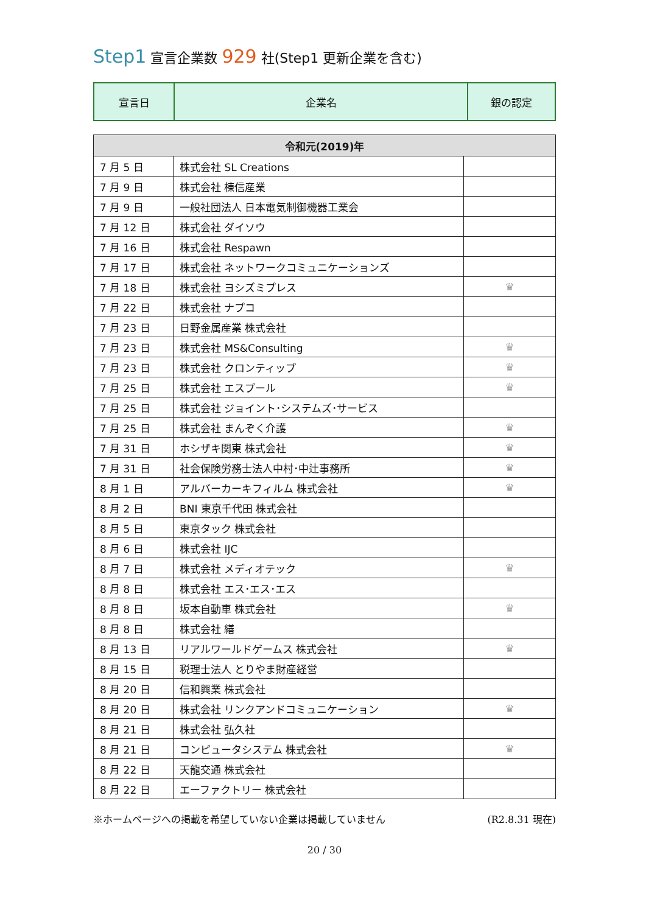Step1 宣言企業数 929 社(Step1 更新企業を含む)
| 宣言日 | 企業名 | 銀の認定 |
| 令和元(2019)年 | | |
| --- | --- | --- |
| 7 月 5 日 | 株式会社 SL Creations | |
| 7 月 9 日 | 株式会社 棟信産業 | |
| 7 月 9 日 | 一般社団法人 日本電気制御機器工業会 | |
| 7 月 12 日 | 株式会社 ダイソウ | |
| 7 月 16 日 | 株式会社 Respawn | |
| 7 月 17 日 | 株式会社 ネットワークコミュニケーションズ | |
| 7 月 18 日 | 株式会社 ヨシズミプレス | ♛ |
| 7 月 22 日 | 株式会社 ナプコ | |
| 7 月 23 日 | 日野金属産業 株式会社 | |
| 7 月 23 日 | 株式会社 MS&Consulting | ♛ |
| 7 月 23 日 | 株式会社 クロンティップ | ♛ |
| 7 月 25 日 | 株式会社 エスプール | ♛ |
| 7 月 25 日 | 株式会社 ジョイント･システムズ･サービス | |
| 7 月 25 日 | 株式会社 まんぞく介護 | ♛ |
| 7 月 31 日 | ホシザキ関東 株式会社 | ♛ |
| 7 月 31 日 | 社会保険労務士法人中村･中辻事務所 | ♛ |
| 8 月 1 日 | アルバーカーキフィルム 株式会社 | ♛ |
| 8 月 2 日 | BNI 東京千代田 株式会社 | |
| 8 月 5 日 | 東京タック 株式会社 | |
| 8 月 6 日 | 株式会社 IJC | |
| 8 月 7 日 | 株式会社 メディオテック | ♛ |
| 8 月 8 日 | 株式会社 エス･エス･エス | |
| 8 月 8 日 | 坂本自動車 株式会社 | ♛ |
| 8 月 8 日 | 株式会社 繕 | |
| 8 月 13 日 | リアルワールドゲームス 株式会社 | ♛ |
| 8 月 15 日 | 税理士法人 とりやま財産経営 | |
| 8 月 20 日 | 信和興業 株式会社 | |
| 8 月 20 日 | 株式会社 リンクアンドコミュニケーション | ♛ |
| 8 月 21 日 | 株式会社 弘久社 | |
| 8 月 21 日 | コンピュータシステム 株式会社 | ♛ |
| 8 月 22 日 | 天龍交通 株式会社 | |
| 8 月 22 日 | エーファクトリー 株式会社 | |
※ホームページへの掲載を希望していない企業は掲載していません (R2.8.31 現在)
20 / 30